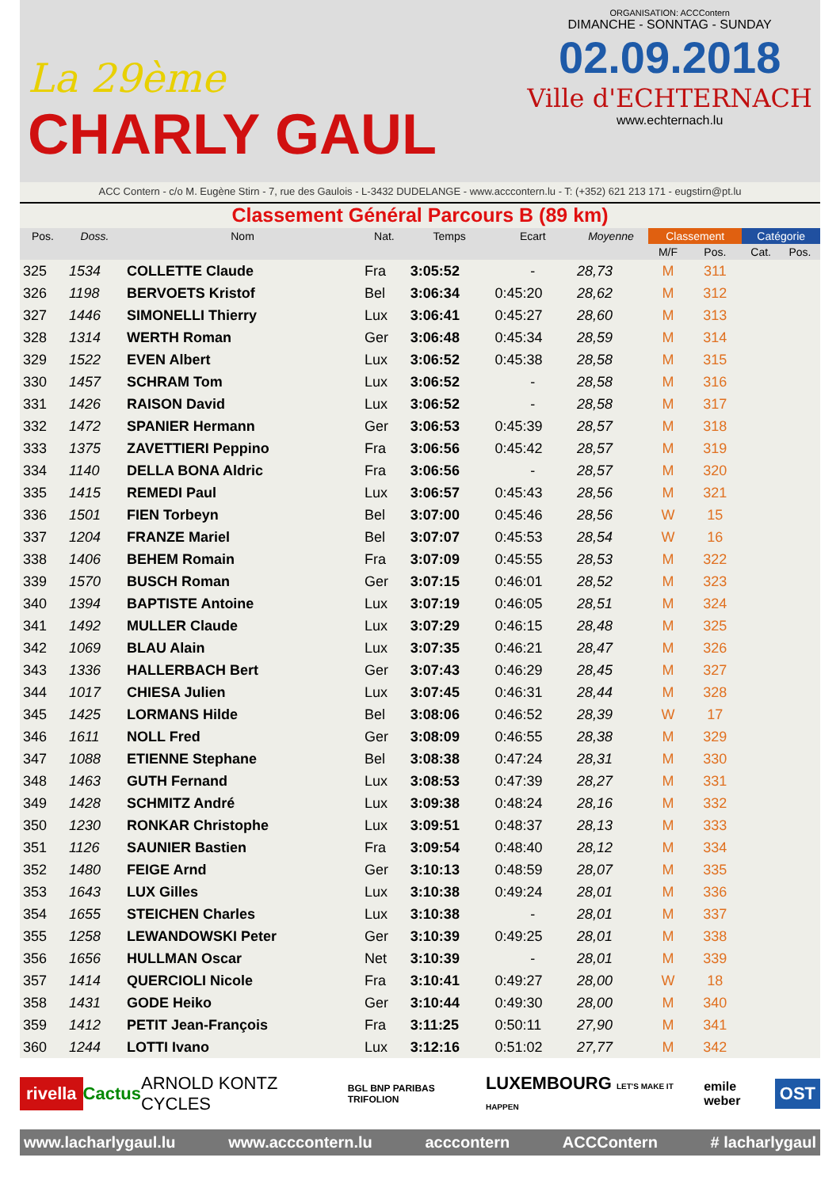La 29ème
CHARLY GAUL
ORGANISATION: ACCContern
DIMANCHE - SONNTAG - SUNDAY
02.09.2018
Ville d'ECHTERNACH
www.echternach.lu
ACC Contern - c/o M. Eugène Stirn - 7, rue des Gaulois - L-3432 DUDELANGE - www.acccontern.lu - T: (+352) 621 213 171 - eugstirn@pt.lu
Classement Général Parcours B (89 km)
| Pos. | Doss. | Nom | Nat. | Temps | Ecart | Moyenne | Classement | | Catégorie | |
| --- | --- | --- | --- | --- | --- | --- | --- | --- | --- | --- |
| | | | | | | | M/F | Pos. | Cat. | Pos. |
| 325 | 1534 | COLLETTE Claude | Fra | 3:05:52 | - | 28,73 | M | 311 | | |
| 326 | 1198 | BERVOETS Kristof | Bel | 3:06:34 | 0:45:20 | 28,62 | M | 312 | | |
| 327 | 1446 | SIMONELLI Thierry | Lux | 3:06:41 | 0:45:27 | 28,60 | M | 313 | | |
| 328 | 1314 | WERTH Roman | Ger | 3:06:48 | 0:45:34 | 28,59 | M | 314 | | |
| 329 | 1522 | EVEN Albert | Lux | 3:06:52 | 0:45:38 | 28,58 | M | 315 | | |
| 330 | 1457 | SCHRAM Tom | Lux | 3:06:52 | - | 28,58 | M | 316 | | |
| 331 | 1426 | RAISON David | Lux | 3:06:52 | - | 28,58 | M | 317 | | |
| 332 | 1472 | SPANIER Hermann | Ger | 3:06:53 | 0:45:39 | 28,57 | M | 318 | | |
| 333 | 1375 | ZAVETTIERI Peppino | Fra | 3:06:56 | 0:45:42 | 28,57 | M | 319 | | |
| 334 | 1140 | DELLA BONA Aldric | Fra | 3:06:56 | - | 28,57 | M | 320 | | |
| 335 | 1415 | REMEDI Paul | Lux | 3:06:57 | 0:45:43 | 28,56 | M | 321 | | |
| 336 | 1501 | FIEN Torbeyn | Bel | 3:07:00 | 0:45:46 | 28,56 | W | 15 | | |
| 337 | 1204 | FRANZE Mariel | Bel | 3:07:07 | 0:45:53 | 28,54 | W | 16 | | |
| 338 | 1406 | BEHEM Romain | Fra | 3:07:09 | 0:45:55 | 28,53 | M | 322 | | |
| 339 | 1570 | BUSCH Roman | Ger | 3:07:15 | 0:46:01 | 28,52 | M | 323 | | |
| 340 | 1394 | BAPTISTE Antoine | Lux | 3:07:19 | 0:46:05 | 28,51 | M | 324 | | |
| 341 | 1492 | MULLER Claude | Lux | 3:07:29 | 0:46:15 | 28,48 | M | 325 | | |
| 342 | 1069 | BLAU Alain | Lux | 3:07:35 | 0:46:21 | 28,47 | M | 326 | | |
| 343 | 1336 | HALLERBACH Bert | Ger | 3:07:43 | 0:46:29 | 28,45 | M | 327 | | |
| 344 | 1017 | CHIESA Julien | Lux | 3:07:45 | 0:46:31 | 28,44 | M | 328 | | |
| 345 | 1425 | LORMANS Hilde | Bel | 3:08:06 | 0:46:52 | 28,39 | W | 17 | | |
| 346 | 1611 | NOLL Fred | Ger | 3:08:09 | 0:46:55 | 28,38 | M | 329 | | |
| 347 | 1088 | ETIENNE Stephane | Bel | 3:08:38 | 0:47:24 | 28,31 | M | 330 | | |
| 348 | 1463 | GUTH Fernand | Lux | 3:08:53 | 0:47:39 | 28,27 | M | 331 | | |
| 349 | 1428 | SCHMITZ André | Lux | 3:09:38 | 0:48:24 | 28,16 | M | 332 | | |
| 350 | 1230 | RONKAR Christophe | Lux | 3:09:51 | 0:48:37 | 28,13 | M | 333 | | |
| 351 | 1126 | SAUNIER Bastien | Fra | 3:09:54 | 0:48:40 | 28,12 | M | 334 | | |
| 352 | 1480 | FEIGE Arnd | Ger | 3:10:13 | 0:48:59 | 28,07 | M | 335 | | |
| 353 | 1643 | LUX Gilles | Lux | 3:10:38 | 0:49:24 | 28,01 | M | 336 | | |
| 354 | 1655 | STEICHEN Charles | Lux | 3:10:38 | - | 28,01 | M | 337 | | |
| 355 | 1258 | LEWANDOWSKI Peter | Ger | 3:10:39 | 0:49:25 | 28,01 | M | 338 | | |
| 356 | 1656 | HULLMAN Oscar | Net | 3:10:39 | - | 28,01 | M | 339 | | |
| 357 | 1414 | QUERCIOLI Nicole | Fra | 3:10:41 | 0:49:27 | 28,00 | W | 18 | | |
| 358 | 1431 | GODE Heiko | Ger | 3:10:44 | 0:49:30 | 28,00 | M | 340 | | |
| 359 | 1412 | PETIT Jean-François | Fra | 3:11:25 | 0:50:11 | 27,90 | M | 341 | | |
| 360 | 1244 | LOTTI Ivano | Lux | 3:12:16 | 0:51:02 | 27,77 | M | 342 | | |
rivella Cactus ARNOLD KONTZ CYCLES BGL BNP PARIBAS TRIFOLION LUXEMBOURG LET'S MAKE IT HAPPEN emile weber OST
www.lacharlygaul.lu www.acccontern.lu acccontern ACCContern # lacharlygaul